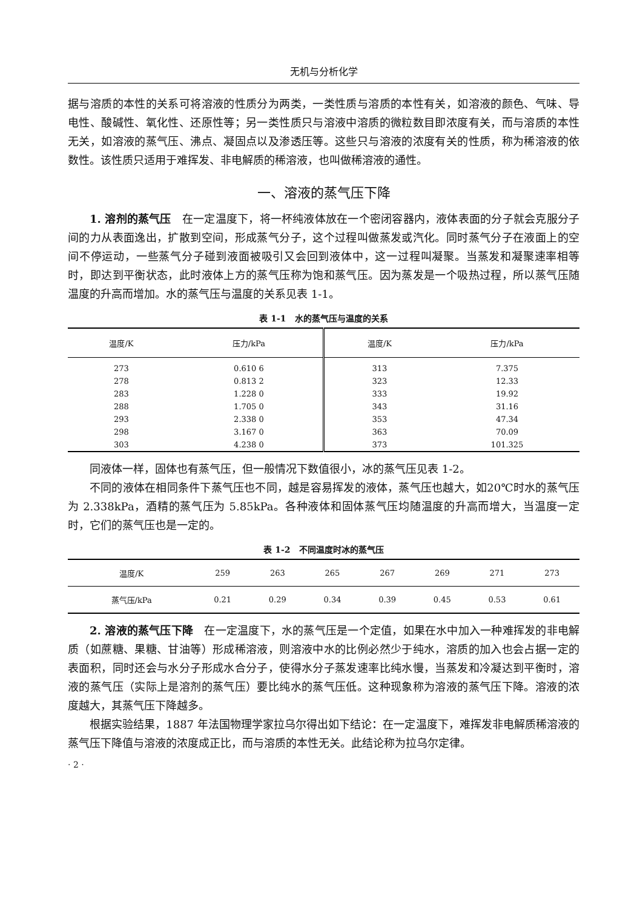无机与分析化学
据与溶质的本性的关系可将溶液的性质分为两类，一类性质与溶质的本性有关，如溶液的颜色、气味、导电性、酸碱性、氧化性、还原性等；另一类性质只与溶液中溶质的微粒数目即浓度有关，而与溶质的本性无关，如溶液的蒸气压、沸点、凝固点以及渗透压等。这些只与溶液的浓度有关的性质，称为稀溶液的依数性。该性质只适用于难挥发、非电解质的稀溶液，也叫做稀溶液的通性。
一、溶液的蒸气压下降
1. 溶剂的蒸气压　在一定温度下，将一杯纯液体放在一个密闭容器内，液体表面的分子就会克服分子间的力从表面逸出，扩散到空间，形成蒸气分子，这个过程叫做蒸发或汽化。同时蒸气分子在液面上的空间不停运动，一些蒸气分子碰到液面被吸引又会回到液体中，这一过程叫凝聚。当蒸发和凝聚速率相等时，即达到平衡状态，此时液体上方的蒸气压称为饱和蒸气压。因为蒸发是一个吸热过程，所以蒸气压随温度的升高而增加。水的蒸气压与温度的关系见表 1-1。
表 1-1　水的蒸气压与温度的关系
| 温度/K | 压力/kPa | 温度/K | 压力/kPa |
| --- | --- | --- | --- |
| 273 | 0.610 6 | 313 | 7.375 |
| 278 | 0.813 2 | 323 | 12.33 |
| 283 | 1.228 0 | 333 | 19.92 |
| 288 | 1.705 0 | 343 | 31.16 |
| 293 | 2.338 0 | 353 | 47.34 |
| 298 | 3.167 0 | 363 | 70.09 |
| 303 | 4.238 0 | 373 | 101.325 |
同液体一样，固体也有蒸气压，但一般情况下数值很小，冰的蒸气压见表 1-2。
不同的液体在相同条件下蒸气压也不同，越是容易挥发的液体，蒸气压也越大，如20℃时水的蒸气压为 2.338kPa，酒精的蒸气压为 5.85kPa。各种液体和固体蒸气压均随温度的升高而增大，当温度一定时，它们的蒸气压也是一定的。
表 1-2　不同温度时冰的蒸气压
| 温度/K | 259 | 263 | 265 | 267 | 269 | 271 | 273 |
| 蒸气压/kPa | 0.21 | 0.29 | 0.34 | 0.39 | 0.45 | 0.53 | 0.61 |
2. 溶液的蒸气压下降　在一定温度下，水的蒸气压是一个定值，如果在水中加入一种难挥发的非电解质（如蔗糖、果糖、甘油等）形成稀溶液，则溶液中水的比例必然少于纯水，溶质的加入也会占据一定的表面积，同时还会与水分子形成水合分子，使得水分子蒸发速率比纯水慢，当蒸发和冷凝达到平衡时，溶液的蒸气压（实际上是溶剂的蒸气压）要比纯水的蒸气压低。这种现象称为溶液的蒸气压下降。溶液的浓度越大，其蒸气压下降越多。
根据实验结果，1887 年法国物理学家拉乌尔得出如下结论：在一定温度下，难挥发非电解质稀溶液的蒸气压下降值与溶液的浓度成正比，而与溶质的本性无关。此结论称为拉乌尔定律。
· 2 ·